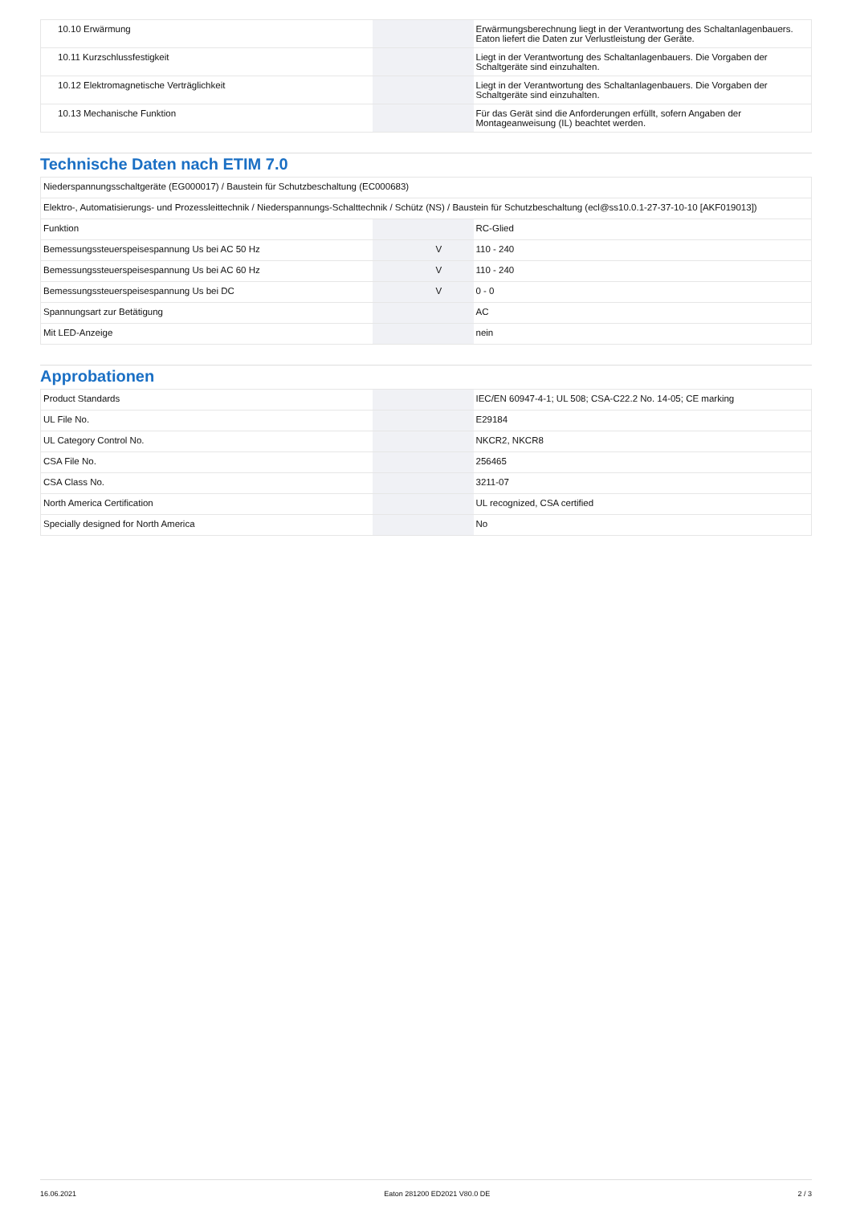| 10.10 Erwärmung | | | Erwärmungsberechnung liegt in der Verantwortung des Schaltanlagenbauers. Eaton liefert die Daten zur Verlustleistung der Geräte. |
| 10.11 Kurzschlussfestigkeit | | | Liegt in der Verantwortung des Schaltanlagenbauers. Die Vorgaben der Schaltgeräte sind einzuhalten. |
| 10.12 Elektromagnetische Verträglichkeit | | | Liegt in der Verantwortung des Schaltanlagenbauers. Die Vorgaben der Schaltgeräte sind einzuhalten. |
| 10.13 Mechanische Funktion | | | Für das Gerät sind die Anforderungen erfüllt, sofern Angaben der Montageanweisung (IL) beachtet werden. |
Technische Daten nach ETIM 7.0
| Niederspannungsschaltgeräte (EG000017) / Baustein für Schutzbeschaltung (EC000683) | | | |
| Elektro-, Automatisierungs- und Prozessleittechnik / Niederspannungs-Schalttechnik / Schütz (NS) / Baustein für Schutzbeschaltung (ecl@ss10.0.1-27-37-10-10 [AKF019013]) | | | |
| Funktion | | | RC-Glied |
| Bemessungssteuerspeisespannung Us bei AC 50 Hz | | V | 110 - 240 |
| Bemessungssteuerspeisespannung Us bei AC 60 Hz | | V | 110 - 240 |
| Bemessungssteuerspeisespannung Us bei DC | | V | 0 - 0 |
| Spannungsart zur Betätigung | | | AC |
| Mit LED-Anzeige | | | nein |
Approbationen
| Product Standards | | | IEC/EN 60947-4-1; UL 508; CSA-C22.2 No. 14-05; CE marking |
| UL File No. | | | E29184 |
| UL Category Control No. | | | NKCR2, NKCR8 |
| CSA File No. | | | 256465 |
| CSA Class No. | | | 3211-07 |
| North America Certification | | | UL recognized, CSA certified |
| Specially designed for North America | | | No |
16.06.2021 Eaton 281200 ED2021 V80.0 DE 2 / 3